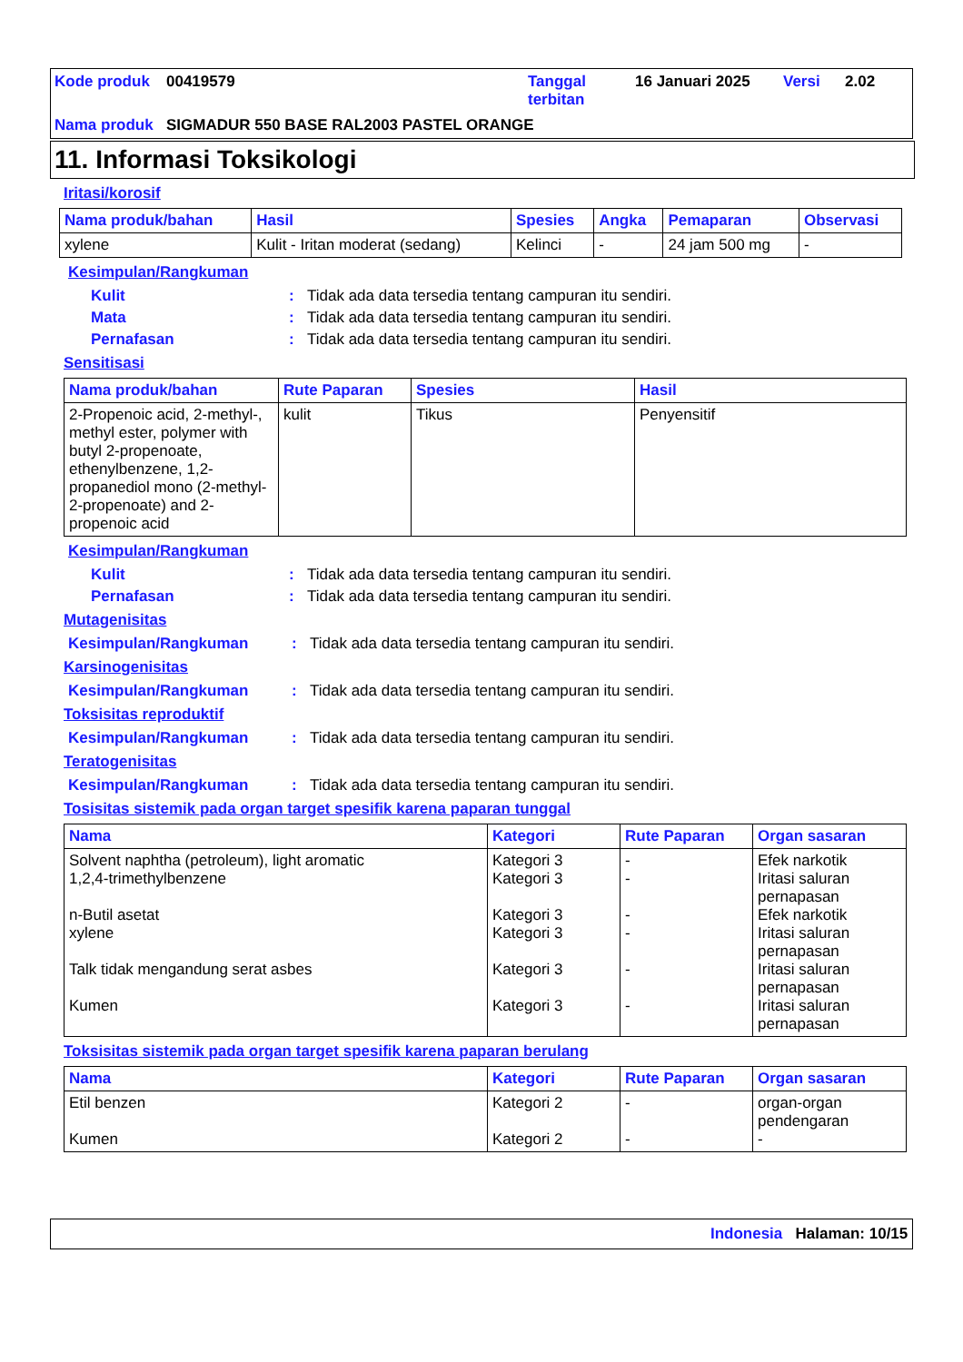| Kode produk | 00419579 | Tanggal terbitan | 16 Januari 2025 | Versi | 2.02 |
| Nama produk | SIGMADUR 550 BASE RAL2003 PASTEL ORANGE | | | | |
11. Informasi Toksikologi
Iritasi/korosif
| Nama produk/bahan | Hasil | Spesies | Angka | Pemaparan | Observasi |
| --- | --- | --- | --- | --- | --- |
| xylene | Kulit - Iritan moderat (sedang) | Kelinci | - | 24 jam 500 mg | - |
Kesimpulan/Rangkuman
Kulit: Tidak ada data tersedia tentang campuran itu sendiri.
Mata: Tidak ada data tersedia tentang campuran itu sendiri.
Pernafasan: Tidak ada data tersedia tentang campuran itu sendiri.
Sensitisasi
| Nama produk/bahan | Rute Paparan | Spesies | Hasil |
| --- | --- | --- | --- |
| 2-Propenoic acid, 2-methyl-, methyl ester, polymer with butyl 2-propenoate, ethenylbenzene, 1,2-propanediol mono (2-methyl-2-propenoate) and 2-propenoic acid | kulit | Tikus | Penyensitif |
Kesimpulan/Rangkuman
Kulit: Tidak ada data tersedia tentang campuran itu sendiri.
Pernafasan: Tidak ada data tersedia tentang campuran itu sendiri.
Mutagenisitas
Kesimpulan/Rangkuman: Tidak ada data tersedia tentang campuran itu sendiri.
Karsinogenisitas
Kesimpulan/Rangkuman: Tidak ada data tersedia tentang campuran itu sendiri.
Toksisitas reproduktif
Kesimpulan/Rangkuman: Tidak ada data tersedia tentang campuran itu sendiri.
Teratogenisitas
Kesimpulan/Rangkuman: Tidak ada data tersedia tentang campuran itu sendiri.
Tosisitas sistemik pada organ target spesifik karena paparan tunggal
| Nama | Kategori | Rute Paparan | Organ sasaran |
| --- | --- | --- | --- |
| Solvent naphtha (petroleum), light aromatic 1,2,4-trimethylbenzene n-Butil asetat xylene Talk tidak mengandung serat asbes Kumen | Kategori 3 Kategori 3 Kategori 3 Kategori 3 Kategori 3 Kategori 3 | - - - - - - | Efek narkotik Iritasi saluran pernapasan Efek narkotik Iritasi saluran pernapasan Iritasi saluran pernapasan Iritasi saluran pernapasan |
Toksisitas sistemik pada organ target spesifik karena paparan berulang
| Nama | Kategori | Rute Paparan | Organ sasaran |
| --- | --- | --- | --- |
| Etil benzen Kumen | Kategori 2 Kategori 2 | - - | organ-organ pendengaran - |
Indonesia Halaman: 10/15